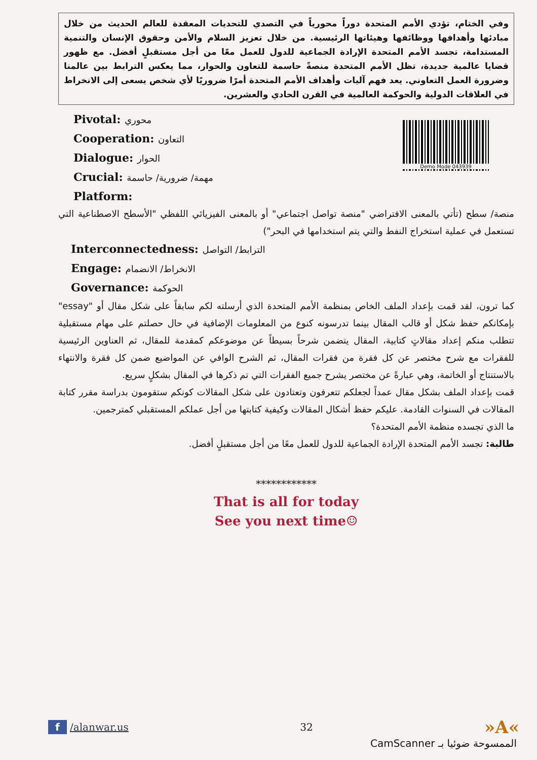وفي الختام، تؤدي الأمم المتحدة دوراً محورياً في التصدي للتحديات المعقدة للعالم الحديث من خلال مبادئها وأهدافها ووظائفها وهيئاتها الرئيسية. من خلال تعزيز السلام والأمن وحقوق الإنسان والتنمية المستدامة، تجسد الأمم المتحدة الإرادة الجماعية للدول للعمل معًا من أجل مستقبلٍ أفضل. مع ظهور قضايا عالمية جديدة، تظل الأمم المتحدة منصةً حاسمة للتعاون والحوار، مما يعكس الترابط بين عالمنا وضرورة العمل التعاوني. يعد فهم آليات وأهداف الأمم المتحدة أمرًا ضروريًا لأي شخص يسعى إلى الانخراط في العلاقات الدولية والحوكمة العالمية في القرن الحادي والعشرين.
Pivotal: محوري
Cooperation: التعاون
Dialogue: الحوار
Crucial: مهمة/ ضرورية/ حاسمة
Platform:
Demo Mode 043939
منصة/ سطح (تأتي بالمعنى الافتراضي "منصة تواصل اجتماعي" أو بالمعنى الفيزيائي اللفظي "الأسطح الاصطناعية التي تستعمل في عملية استخراج النفط والتي يتم استخدامها في البحر")
Interconnectedness: الترابط/ التواصل
Engage: الانخراط/ الانضمام
Governance: الحوكمة
كما ترون، لقد قمت بإعداد الملف الخاص بمنظمة الأمم المتحدة الذي أرسلته لكم سابقاً على شكل مقال أو "essay" بإمكانكم حفظ شكل أو قالب المقال بينما تدرسونه كنوع من المعلومات الإضافية في حال حصلتم على مهام مستقبلية تتطلب منكم إعداد مقالاتٍ كتابية، المقال يتضمن شرحاً بسيطاً عن موضوعكم كمقدمة للمقال، ثم العناوين الرئيسية للفقرات مع شرح مختصر عن كل فقرة من فقرات المقال، ثم الشرح الوافي عن المواضيع ضمن كل فقرة والانتهاء بالاستنتاج أو الخاتمة، وهي عبارةً عن مختصر يشرح جميع الفقرات التي تم ذكرها في المقال بشكلٍ سريع.
قمت بإعداد الملف بشكل مقال عمداً لجعلكم تتعرفون وتعتادون على شكل المقالات كونكم ستقومون بدراسة مقرر كتابة المقالات في السنوات القادمة. عليكم حفظ أشكال المقالات وكيفية كتابتها من أجل عملكم المستقبلي كمترجمين.
ما الذي تجسده منظمة الأمم المتحدة؟
طالبة: تجسد الأمم المتحدة الإرادة الجماعية للدول للعمل معًا من أجل مستقبلٍ أفضل.
************
That is all for today
See you next time☺
f /alanwar.us 32
»A«
الممسوحة ضوئيا بـ CamScanner